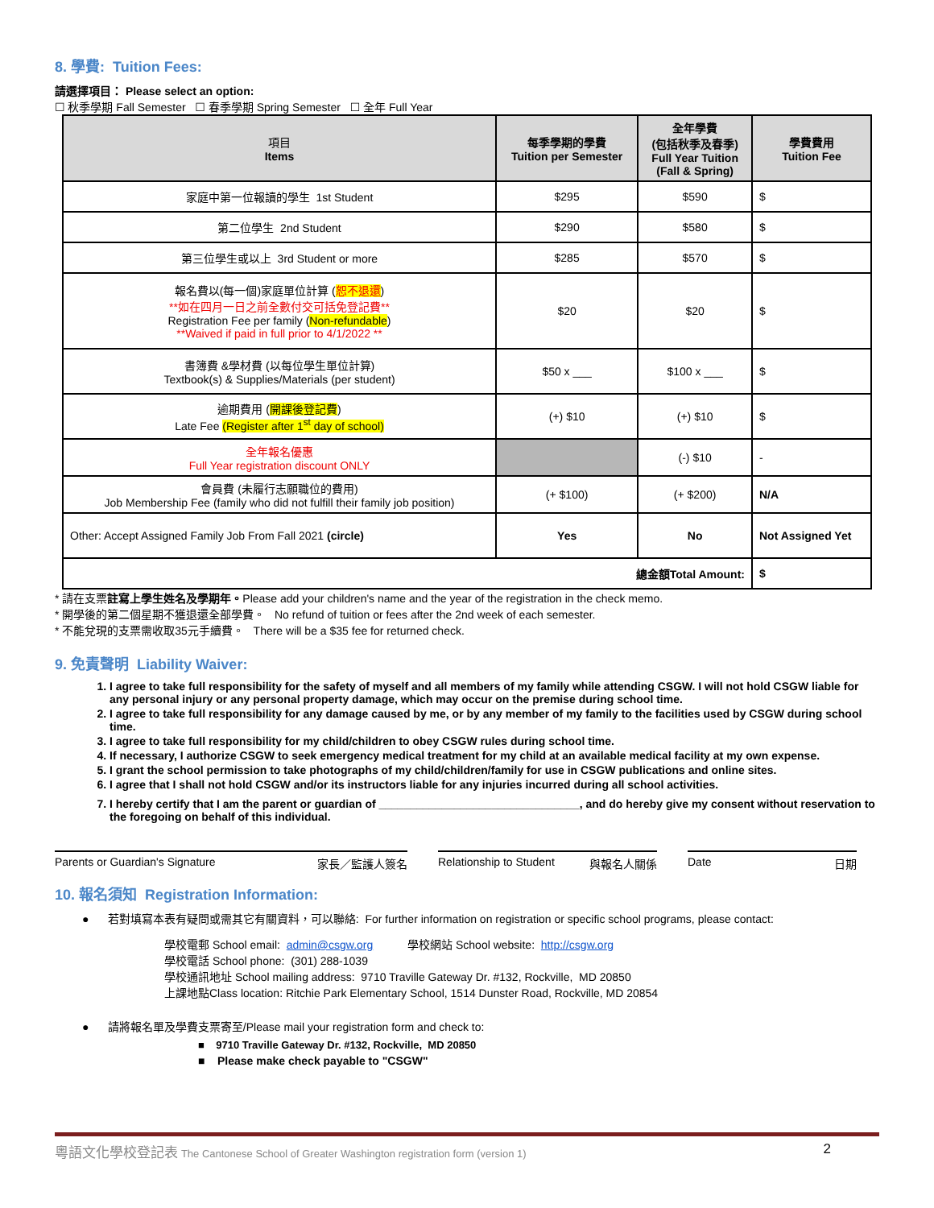8. 學費: Tuition Fees:
請選擇項目： Please select an option:
☐ 秋季學期 Fall Semester ☐ 春季學期 Spring Semester ☐ 全年 Full Year
| 項目 Items | 每季學期的學費 Tuition per Semester | 全年學費 (包括秋季及春季) Full Year Tuition (Fall & Spring) | 學費費用 Tuition Fee |
| --- | --- | --- | --- |
| 家庭中第一位報讀的學生 1st Student | $295 | $590 | $ |
| 第二位學生 2nd Student | $290 | $580 | $ |
| 第三位學生或以上 3rd Student or more | $285 | $570 | $ |
| 報名費以(每一個)家庭單位計算 ( 恕不退還 ) **如在四月一日之前全數付交可括免登記費** Registration Fee per family ( Non-refundable ) **Waived if paid in full prior to 4/1/2022 ** | $20 | $20 | $ |
| 書簿費 &學材費 (以每位學生單位計算) Textbook(s) & Supplies/Materials (per student) | $50 x ___ | $100 x ___ | $ |
| 逾期費用 ( 開課後登記費 ) Late Fee (Register after 1<sup>st</sup> day of school) | (+) $10 | (+) $10 | $ |
| 全年報名優惠 Full Year registration discount ONLY | | (-) $10 | - |
| 會員費 (未履行志願職位的費用) Job Membership Fee (family who did not fulfill their family job position) | (+ $100) | (+ $200) | N/A |
| Other: Accept Assigned Family Job From Fall 2021 (circle) | Yes | No | Not Assigned Yet |
| 總金額Total Amount: | | | $ |
* 請在支票註寫上學生姓名及學期年。Please add your children's name and the year of the registration in the check memo.
* 開學後的第二個星期不獲退還全部學費。 No refund of tuition or fees after the 2nd week of each semester.
* 不能兌現的支票需收取35元手續費。 There will be a $35 fee for returned check.
9. 免責聲明 Liability Waiver:
1. I agree to take full responsibility for the safety of myself and all members of my family while attending CSGW. I will not hold CSGW liable for any personal injury or any personal property damage, which may occur on the premise during school time.
2. I agree to take full responsibility for any damage caused by me, or by any member of my family to the facilities used by CSGW during school time.
3. I agree to take full responsibility for my child/children to obey CSGW rules during school time.
4. If necessary, I authorize CSGW to seek emergency medical treatment for my child at an available medical facility at my own expense.
5. I grant the school permission to take photographs of my child/children/family for use in CSGW publications and online sites.
6. I agree that I shall not hold CSGW and/or its instructors liable for any injuries incurred during all school activities.
7. I hereby certify that I am the parent or guardian of ________________________________, and do hereby give my consent without reservation to the foregoing on behalf of this individual.
Parents or Guardian's Signature 家長／監護人簽名 Relationship to Student 與報名人關係
Date 日期
10. 報名須知 Registration Information:
● 若對填寫本表有疑問或需其它有關資料，可以聯絡: For further information on registration or specific school programs, please contact:
學校電郵 School email: admin@csgw.org 學校網站 School website: http://csgw.org
學校電話 School phone: (301) 288-1039
學校通訊地址 School mailing address: 9710 Traville Gateway Dr. #132, Rockville, MD 20850
上課地點Class location: Ritchie Park Elementary School, 1514 Dunster Road, Rockville, MD 20854
● 請將報名單及學費支票寄至/Please mail your registration form and check to:
■ 9710 Traville Gateway Dr. #132, Rockville, MD 20850
■ Please make check payable to "CSGW"
粵語文化學校登記表 The Cantonese School of Greater Washington registration form (version 1) 2